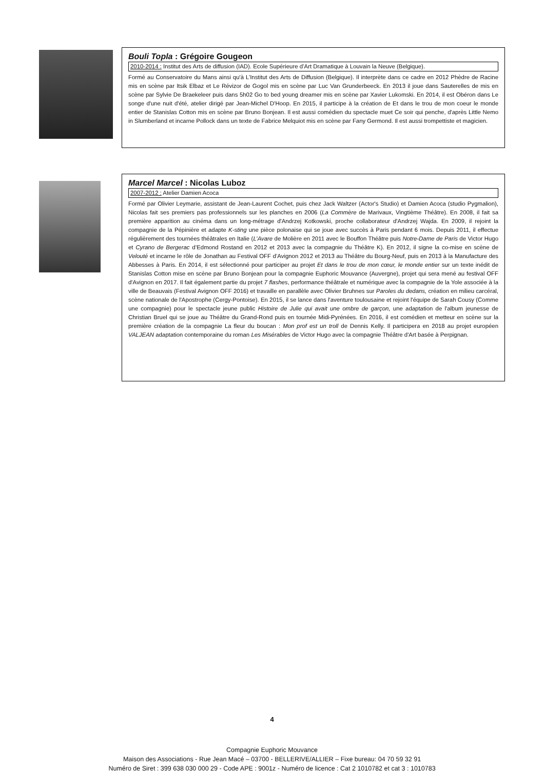Bouli Topla : Grégoire Gougeon
2010-2014 : Institut des Arts de diffusion (IAD). Ecole Supérieure d’Art Dramatique à Louvain la Neuve (Belgique).
Formé au Conservatoire du Mans ainsi qu'à L’Institut des Arts de Diffusion (Belgique). Il interprète dans ce cadre en 2012 Phèdre de Racine mis en scène par Itsik Elbaz et Le Révizor de Gogol mis en scène par Luc Van Grunderbeeck. En 2013 il joue dans Sauterelles de mis en scène par Sylvie De Braekeleer puis dans 5h02 Go to bed young dreamer mis en scène par Xavier Lukomski. En 2014, il est Obéron dans Le songe d'une nuit d'été, atelier dirigé par Jean-Michel D'Hoop. En 2015, il participe à la création de Et dans le trou de mon coeur le monde entier de Stanislas Cotton mis en scène par Bruno Bonjean. Il est aussi comédien du spectacle muet Ce soir qui penche, d'après Little Nemo in Slumberland et incarne Pollock dans un texte de Fabrice Melquiot mis en scène par Fany Germond. Il est aussi trompettiste et magicien.
Marcel Marcel : Nicolas Luboz
2007-2012 : Atelier Damien Acoca
Formé par Olivier Leymarie, assistant de Jean-Laurent Cochet, puis chez Jack Waltzer (Actor's Studio) et Damien Acoca (studio Pygmalion), Nicolas fait ses premiers pas professionnels sur les planches en 2006 (La Commère de Marivaux, Vingtième Théâtre). En 2008, il fait sa première apparition au cinéma dans un long-métrage d'Andrzej Kotkowski, proche collaborateur d'Andrzej Wajda. En 2009, il rejoint la compagnie de la Pépinière et adapte K-sting une pièce polonaise qui se joue avec succès à Paris pendant 6 mois. Depuis 2011, il effectue régulièrement des tournées théâtrales en Italie (L’Avare de Molière en 2011 avec le Bouffon Théâtre puis Notre-Dame de Paris de Victor Hugo et Cyrano de Bergerac d’Edmond Rostand en 2012 et 2013 avec la compagnie du Théâtre K). En 2012, il signe la co-mise en scène de Velouté et incarne le rôle de Jonathan au Festival OFF d’Avignon 2012 et 2013 au Théâtre du Bourg-Neuf, puis en 2013 à la Manufacture des Abbesses à Paris. En 2014, il est sélectionné pour participer au projet Et dans le trou de mon cœur, le monde entier sur un texte inédit de Stanislas Cotton mise en scène par Bruno Bonjean pour la compagnie Euphoric Mouvance (Auvergne), projet qui sera mené au festival OFF d'Avignon en 2017. Il fait également partie du projet 7 flashes, performance théâtrale et numérique avec la compagnie de la Yole associée à la ville de Beauvais (Festival Avignon OFF 2016) et travaille en parallèle avec Olivier Bruhnes sur Paroles du dedans, création en milieu carcéral, scène nationale de l'Apostrophe (Cergy-Pontoise). En 2015, il se lance dans l'aventure toulousaine et rejoint l'équipe de Sarah Cousy (Comme une compagnie) pour le spectacle jeune public Histoire de Julie qui avait une ombre de garçon, une adaptation de l'album jeunesse de Christian Bruel qui se joue au Théâtre du Grand-Rond puis en tournée Midi-Pyrénées. En 2016, il est comédien et metteur en scène sur la première création de la compagnie La fleur du boucan : Mon prof est un troll de Dennis Kelly. Il participera en 2018 au projet européen VALJEAN adaptation contemporaine du roman Les Misérables de Victor Hugo avec la compagnie Théâtre d'Art basée à Perpignan.
4
Compagnie Euphoric Mouvance
Maison des Associations - Rue Jean Macé – 03700 - BELLERIVE/ALLIER – Fixe bureau: 04 70 59 32 91
Numéro de Siret : 399 638 030 000 29 - Code APE : 9001z - Numéro de licence : Cat 2 1010782 et cat 3 : 1010783